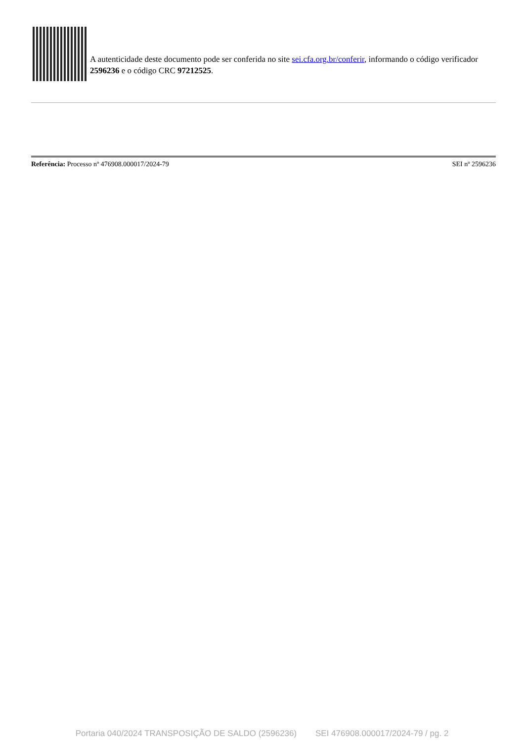A autenticidade deste documento pode ser conferida no site sei.cfa.org.br/conferir, informando o código verificador 2596236 e o código CRC 97212525.
Referência: Processo nº 476908.000017/2024-79 SEI nº 2596236
Portaria 040/2024 TRANSPOSIÇÃO DE SALDO (2596236) SEI 476908.000017/2024-79 / pg. 2